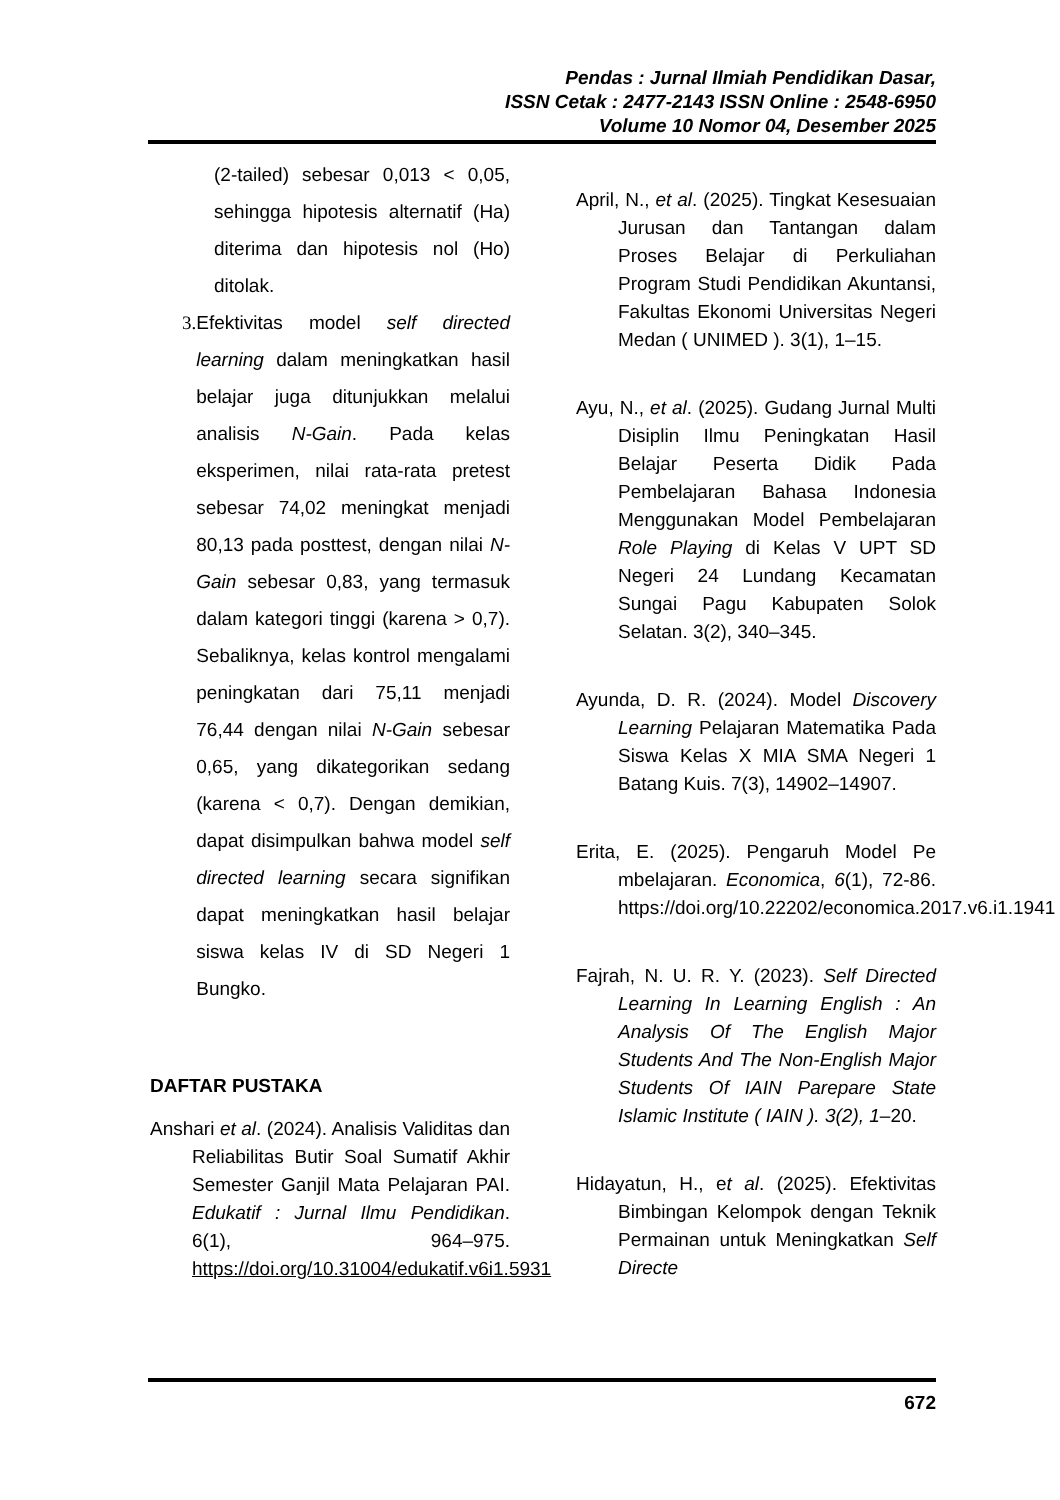Pendas : Jurnal Ilmiah Pendidikan Dasar,
ISSN Cetak : 2477-2143 ISSN Online : 2548-6950
Volume 10 Nomor 04, Desember 2025
(2-tailed) sebesar 0,013 < 0,05, sehingga hipotesis alternatif (Ha) diterima dan hipotesis nol (Ho) ditolak.
3. Efektivitas model self directed learning dalam meningkatkan hasil belajar juga ditunjukkan melalui analisis N-Gain. Pada kelas eksperimen, nilai rata-rata pretest sebesar 74,02 meningkat menjadi 80,13 pada posttest, dengan nilai N-Gain sebesar 0,83, yang termasuk dalam kategori tinggi (karena > 0,7). Sebaliknya, kelas kontrol mengalami peningkatan dari 75,11 menjadi 76,44 dengan nilai N-Gain sebesar 0,65, yang dikategorikan sedang (karena < 0,7). Dengan demikian, dapat disimpulkan bahwa model self directed learning secara signifikan dapat meningkatkan hasil belajar siswa kelas IV di SD Negeri 1 Bungko.
DAFTAR PUSTAKA
Anshari et al. (2024). Analisis Validitas dan Reliabilitas Butir Soal Sumatif Akhir Semester Ganjil Mata Pelajaran PAI. Edukatif : Jurnal Ilmu Pendidikan. 6(1), 964–975. https://doi.org/10.31004/edukatif.v6i1.5931
April, N., et al. (2025). Tingkat Kesesuaian Jurusan dan Tantangan dalam Proses Belajar di Perkuliahan Program Studi Pendidikan Akuntansi, Fakultas Ekonomi Universitas Negeri Medan ( UNIMED ). 3(1), 1–15.
Ayu, N., et al. (2025). Gudang Jurnal Multi Disiplin Ilmu Peningkatan Hasil Belajar Peserta Didik Pada Pembelajaran Bahasa Indonesia Menggunakan Model Pembelajaran Role Playing di Kelas V UPT SD Negeri 24 Lundang Kecamatan Sungai Pagu Kabupaten Solok Selatan. 3(2), 340–345.
Ayunda, D. R. (2024). Model Discovery Learning Pelajaran Matematika Pada Siswa Kelas X MIA SMA Negeri 1 Batang Kuis. 7(3), 14902–14907.
Erita, E. (2025). Pengaruh Model Pe mbelajaran. Economica, 6(1), 72-86. https://doi.org/10.22202/economica.2017.v6.i1.1941
Fajrah, N. U. R. Y. (2023). Self Directed Learning In Learning English : An Analysis Of The English Major Students And The Non-English Major Students Of IAIN Parepare State Islamic Institute ( IAIN ). 3(2), 1–20.
Hidayatun, H., et al. (2025). Efektivitas Bimbingan Kelompok dengan Teknik Permainan untuk Meningkatkan Self Directe
672